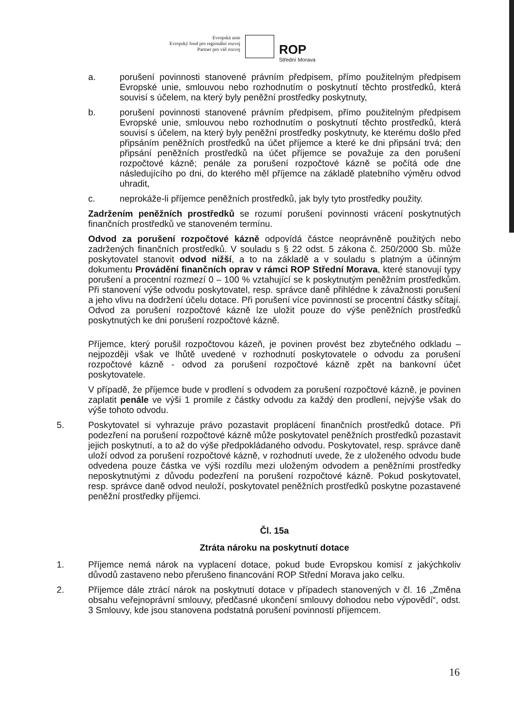Evropská unie
Evropský fond pro regionální rozvoj
Partner pro váš rozvoj
ROP
Střední Morava
a. porušení povinnosti stanovené právním předpisem, přímo použitelným předpisem Evropské unie, smlouvou nebo rozhodnutím o poskytnutí těchto prostředků, která souvisí s účelem, na který byly peněžní prostředky poskytnuty,
b. porušení povinnosti stanovené právním předpisem, přímo použitelným předpisem Evropské unie, smlouvou nebo rozhodnutím o poskytnutí těchto prostředků, která souvisí s účelem, na který byly peněžní prostředky poskytnuty, ke kterému došlo před připsáním peněžních prostředků na účet příjemce a které ke dni připsání trvá; den připsání peněžních prostředků na účet příjemce se považuje za den porušení rozpočtové kázně; penále za porušení rozpočtové kázně se počítá ode dne následujícího po dni, do kterého měl příjemce na základě platebního výměru odvod uhradit,
c. neprokáže-li příjemce peněžních prostředků, jak byly tyto prostředky použity.
Zadržením peněžních prostředků se rozumí porušení povinnosti vrácení poskytnutých finančních prostředků ve stanoveném termínu.
Odvod za porušení rozpočtové kázně odpovídá částce neoprávněně použitých nebo zadržených finančních prostředků. V souladu s § 22 odst. 5 zákona č. 250/2000 Sb. může poskytovatel stanovit odvod nižší, a to na základě a v souladu s platným a účinným dokumentu Provádění finančních oprav v rámci ROP Střední Morava, které stanovují typy porušení a procentní rozmezí 0 – 100 % vztahující se k poskytnutým peněžním prostředkům. Při stanovení výše odvodu poskytovatel, resp. správce daně přihlédne k závažnosti porušení a jeho vlivu na dodržení účelu dotace. Při porušení více povinností se procentní částky sčítají. Odvod za porušení rozpočtové kázně lze uložit pouze do výše peněžních prostředků poskytnutých ke dni porušení rozpočtové kázně.
Příjemce, který porušil rozpočtovou kázeň, je povinen provést bez zbytečného odkladu – nejpozději však ve lhůtě uvedené v rozhodnutí poskytovatele o odvodu za porušení rozpočtové kázně - odvod za porušení rozpočtové kázně zpět na bankovní účet poskytovatele.
V případě, že příjemce bude v prodlení s odvodem za porušení rozpočtové kázně, je povinen zaplatit penále ve výši 1 promile z částky odvodu za každý den prodlení, nejvýše však do výše tohoto odvodu.
5. Poskytovatel si vyhrazuje právo pozastavit proplácení finančních prostředků dotace. Při podezření na porušení rozpočtové kázně může poskytovatel peněžních prostředků pozastavit jejich poskytnutí, a to až do výše předpokládaného odvodu. Poskytovatel, resp. správce daně uloží odvod za porušení rozpočtové kázně, v rozhodnutí uvede, že z uloženého odvodu bude odvedena pouze částka ve výši rozdílu mezi uloženým odvodem a peněžními prostředky neposkytnutými z důvodu podezření na porušení rozpočtové kázně. Pokud poskytovatel, resp. správce daně odvod neuloží, poskytovatel peněžních prostředků poskytne pozastavené peněžní prostředky příjemci.
Čl. 15a
Ztráta nároku na poskytnutí dotace
1. Příjemce nemá nárok na vyplacení dotace, pokud bude Evropskou komisí z jakýchkoliv důvodů zastaveno nebo přerušeno financování ROP Střední Morava jako celku.
2. Příjemce dále ztrácí nárok na poskytnutí dotace v případech stanovených v čl. 16 „Změna obsahu veřejnoprávní smlouvy, předčasné ukončení smlouvy dohodou nebo výpovědí“, odst. 3 Smlouvy, kde jsou stanovena podstatná porušení povinností příjemcem.
16